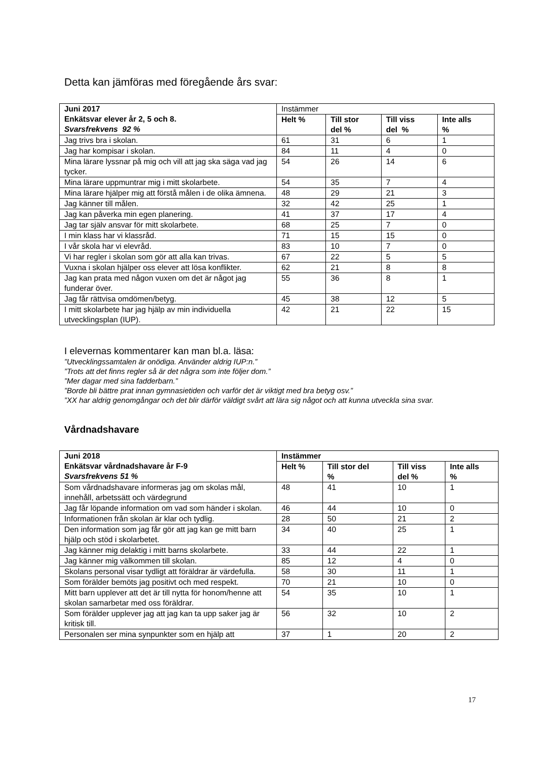Detta kan jämföras med föregående års svar:
| Juni 2017 Enkätsvar elever år 2, 5 och 8. Svarsfrekvens 92 % | Instämmer | | | |
| | Helt % | Till stor del % | Till viss del % | Inte alls % |
| Jag trivs bra i skolan. | 61 | 31 | 6 | 1 |
| Jag har kompisar i skolan. | 84 | 11 | 4 | 0 |
| Mina lärare lyssnar på mig och vill att jag ska säga vad jag tycker. | 54 | 26 | 14 | 6 |
| Mina lärare uppmuntrar mig i mitt skolarbete. | 54 | 35 | 7 | 4 |
| Mina lärare hjälper mig att förstå målen i de olika ämnena. | 48 | 29 | 21 | 3 |
| Jag känner till målen. | 32 | 42 | 25 | 1 |
| Jag kan påverka min egen planering. | 41 | 37 | 17 | 4 |
| Jag tar själv ansvar för mitt skolarbete. | 68 | 25 | 7 | 0 |
| I min klass har vi klassråd. | 71 | 15 | 15 | 0 |
| I vår skola har vi elevråd. | 83 | 10 | 7 | 0 |
| Vi har regler i skolan som gör att alla kan trivas. | 67 | 22 | 5 | 5 |
| Vuxna i skolan hjälper oss elever att lösa konflikter. | 62 | 21 | 8 | 8 |
| Jag kan prata med någon vuxen om det är något jag funderar över. | 55 | 36 | 8 | 1 |
| Jag får rättvisa omdömen/betyg. | 45 | 38 | 12 | 5 |
| I mitt skolarbete har jag hjälp av min individuella utvecklingsplan (IUP). | 42 | 21 | 22 | 15 |
I elevernas kommentarer kan man bl.a. läsa:
”Utvecklingssamtalen är onödiga. Använder aldrig IUP:n.”
”Trots att det finns regler så är det några som inte följer dom.”
”Mer dagar med sina fadderbarn.”
”Borde bli bättre prat innan gymnasietiden och varför det är viktigt med bra betyg osv.”
”XX har aldrig genomgångar och det blir därför väldigt svårt att lära sig något och att kunna utveckla sina svar.
Vårdnadshavare
| Juni 2018 Enkätsvar vårdnadshavare år F-9 Svarsfrekvens 51 % | Instämmer | | | |
| --- | --- | --- | --- | --- |
| | Helt % | Till stor del % | Till viss del % | Inte alls % |
| Som vårdnadshavare informeras jag om skolas mål, innehåll, arbetssätt och värdegrund | 48 | 41 | 10 | 1 |
| Jag får löpande information om vad som händer i skolan. | 46 | 44 | 10 | 0 |
| Informationen från skolan är klar och tydlig. | 28 | 50 | 21 | 2 |
| Den information som jag får gör att jag kan ge mitt barn hjälp och stöd i skolarbetet. | 34 | 40 | 25 | 1 |
| Jag känner mig delaktig i mitt barns skolarbete. | 33 | 44 | 22 | 1 |
| Jag känner mig välkommen till skolan. | 85 | 12 | 4 | 0 |
| Skolans personal visar tydligt att föräldrar är värdefulla. | 58 | 30 | 11 | 1 |
| Som förälder bemöts jag positivt och med respekt. | 70 | 21 | 10 | 0 |
| Mitt barn upplever att det är till nytta för honom/henne att skolan samarbetar med oss föräldrar. | 54 | 35 | 10 | 1 |
| Som förälder upplever jag att jag kan ta upp saker jag är kritisk till. | 56 | 32 | 10 | 2 |
| Personalen ser mina synpunkter som en hjälp att | 37 | 1 | 20 | 2 |
17